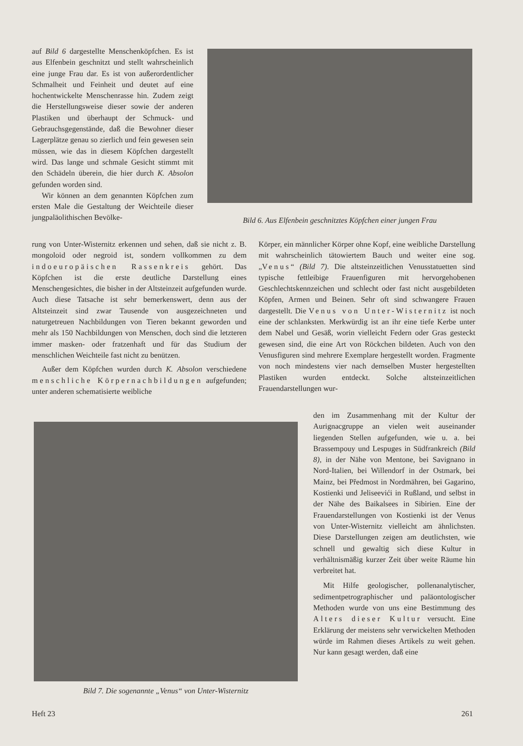auf Bild 6 dargestellte Menschenköpfchen. Es ist aus Elfenbein geschnitzt und stellt wahrscheinlich eine junge Frau dar. Es ist von außerordentlicher Schmalheit und Feinheit und deutet auf eine hochentwickelte Menschenrasse hin. Zudem zeigt die Herstellungsweise dieser sowie der anderen Plastiken und überhaupt der Schmuck- und Gebrauchsgegenstände, daß die Bewohner dieser Lagerplätze genau so zierlich und fein gewesen sein müssen, wie das in diesem Köpfchen dargestellt wird. Das lange und schmale Gesicht stimmt mit den Schädeln überein, die hier durch K. Absolon gefunden worden sind.
Wir können an dem genannten Köpfchen zum ersten Male die Gestaltung der Weichteile dieser jungpaläolithischen Bevölke-
Bild 6. Aus Elfenbein geschnitztes Köpfchen einer jungen Frau
rung von Unter-Wisternitz erkennen und sehen, daß sie nicht z. B. mongoloid oder negroid ist, sondern vollkommen zu dem indoeuropäischen Rassenkreis gehört. Das Köpfchen ist die erste deutliche Darstellung eines Menschengesichtes, die bisher in der Altsteinzeit aufgefunden wurde. Auch diese Tatsache ist sehr bemerkenswert, denn aus der Altsteinzeit sind zwar Tausende von ausgezeichneten und naturgetreuen Nachbildungen von Tieren bekannt geworden und mehr als 150 Nachbildungen von Menschen, doch sind die letzteren immer masken- oder fratzenhaft und für das Studium der menschlichen Weichteile fast nicht zu benützen.
Außer dem Köpfchen wurden durch K. Absolon verschiedene menschliche Körpernachbildungen aufgefunden; unter anderen schematisierte weibliche
Körper, ein männlicher Körper ohne Kopf, eine weibliche Darstellung mit wahrscheinlich tätowiertem Bauch und weiter eine sog. „Venus“ (Bild 7). Die altsteinzeitlichen Venusstatuetten sind typische fettleibige Frauenfiguren mit hervorgehobenen Geschlechtskennzeichen und schlecht oder fast nicht ausgebildeten Köpfen, Armen und Beinen. Sehr oft sind schwangere Frauen dargestellt. Die Venus von Unter-Wisternitz ist noch eine der schlanksten. Merkwürdig ist an ihr eine tiefe Kerbe unter dem Nabel und Gesäß, worin vielleicht Federn oder Gras gesteckt gewesen sind, die eine Art von Röckchen bildeten. Auch von den Venusfiguren sind mehrere Exemplare hergestellt worden. Fragmente von noch mindestens vier nach demselben Muster hergestellten Plastiken wurden entdeckt. Solche altsteinzeitlichen Frauendarstellungen wur-
Bild 7. Die sogenannte „Venus“ von Unter-Wisternitz
den im Zusammenhang mit der Kultur der Aurignacgruppe an vielen weit auseinander liegenden Stellen aufgefunden, wie u. a. bei Brassempouy und Lespuges in Südfrankreich (Bild 8), in der Nähe von Mentone, bei Savignano in Nord-Italien, bei Willendorf in der Ostmark, bei Mainz, bei Předmost in Nordmähren, bei Gagarino, Kostienki und Jeliseevići in Rußland, und selbst in der Nähe des Baikalsees in Sibirien. Eine der Frauendarstellungen von Kostienki ist der Venus von Unter-Wisternitz vielleicht am ähnlichsten. Diese Darstellungen zeigen am deutlichsten, wie schnell und gewaltig sich diese Kultur in verhältnismäßig kurzer Zeit über weite Räume hin verbreitet hat.
Mit Hilfe geologischer, pollenanalytischer, sedimentpetrographischer und paläontologischer Methoden wurde von uns eine Bestimmung des Alters dieser Kultur versucht. Eine Erklärung der meistens sehr verwickelten Methoden würde im Rahmen dieses Artikels zu weit gehen. Nur kann gesagt werden, daß eine
Heft 23 261